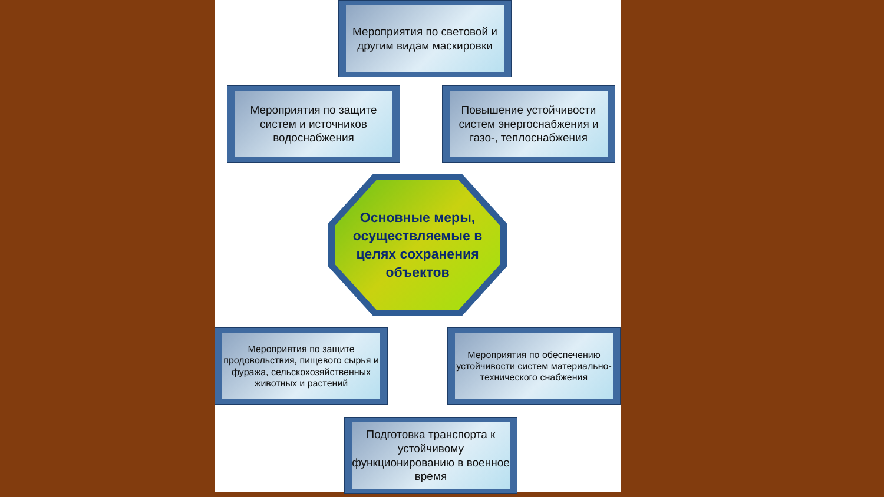Мероприятия по световой и другим видам маскировки
Мероприятия по защите систем и источников водоснабжения
Повышение устойчивости систем энергоснабжения и газо-, теплоснабжения
Основные меры, осуществляемые в целях сохранения объектов
Мероприятия по защите продовольствия, пищевого сырья и фуража, сельскохозяйственных животных и растений
Мероприятия по обеспечению устойчивости систем материально-технического снабжения
Подготовка транспорта к устойчивому функционированию в военное время